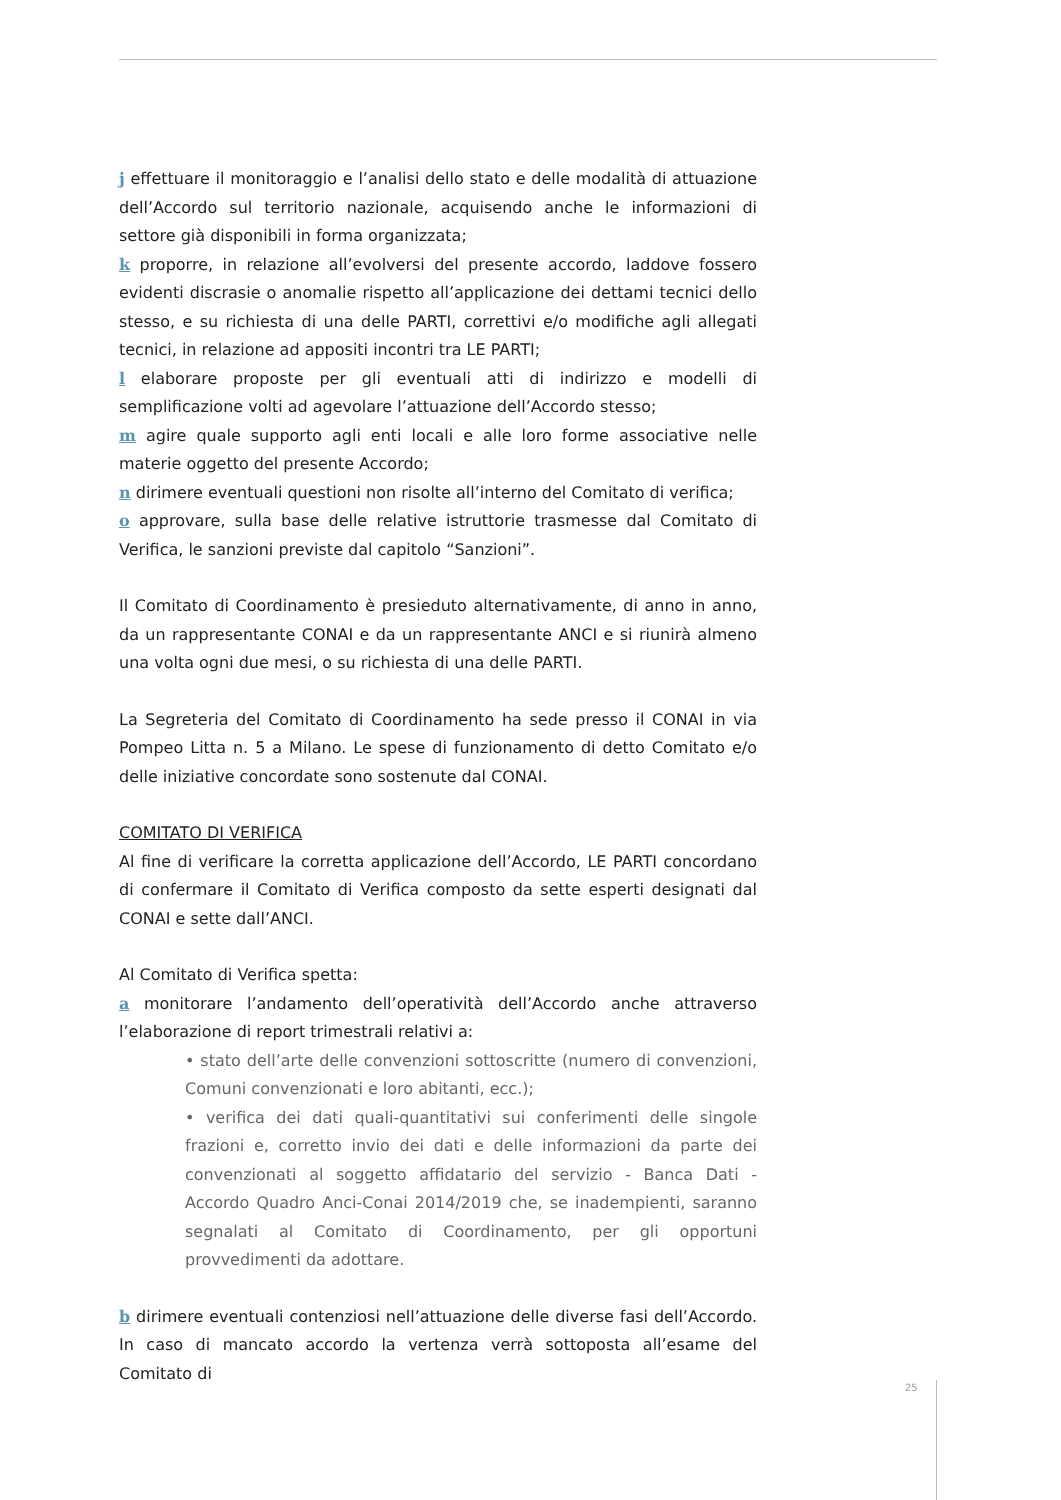j effettuare il monitoraggio e l’analisi dello stato e delle modalità di attuazione dell’Accordo sul territorio nazionale, acquisendo anche le informazioni di settore già disponibili in forma organizzata;
k proporre, in relazione all’evolversi del presente accordo, laddove fossero evidenti discrasie o anomalie rispetto all’applicazione dei dettami tecnici dello stesso, e su richiesta di una delle PARTI, correttivi e/o modifiche agli allegati tecnici, in relazione ad appositi incontri tra LE PARTI;
l elaborare proposte per gli eventuali atti di indirizzo e modelli di semplificazione volti ad agevolare l’attuazione dell’Accordo stesso;
m agire quale supporto agli enti locali e alle loro forme associative nelle materie oggetto del presente Accordo;
n dirimere eventuali questioni non risolte all’interno del Comitato di verifica;
o approvare, sulla base delle relative istruttorie trasmesse dal Comitato di Verifica, le sanzioni previste dal capitolo “Sanzioni”.
Il Comitato di Coordinamento è presieduto alternativamente, di anno in anno, da un rappresentante CONAI e da un rappresentante ANCI e si riunirà almeno una volta ogni due mesi, o su richiesta di una delle PARTI.
La Segreteria del Comitato di Coordinamento ha sede presso il CONAI in via Pompeo Litta n. 5 a Milano. Le spese di funzionamento di detto Comitato e/o delle iniziative concordate sono sostenute dal CONAI.
COMITATO DI VERIFICA
Al fine di verificare la corretta applicazione dell’Accordo, LE PARTI concordano di confermare il Comitato di Verifica composto da sette esperti designati dal CONAI e sette dall’ANCI.
Al Comitato di Verifica spetta:
a monitorare l’andamento dell’operatività dell’Accordo anche attraverso l’elaborazione di report trimestrali relativi a:
• stato dell’arte delle convenzioni sottoscritte (numero di convenzioni, Comuni convenzionati e loro abitanti, ecc.);
• verifica dei dati quali-quantitativi sui conferimenti delle singole frazioni e, corretto invio dei dati e delle informazioni da parte dei convenzionati al soggetto affidatario del servizio - Banca Dati - Accordo Quadro Anci-Conai 2014/2019 che, se inadempienti, saranno segnalati al Comitato di Coordinamento, per gli opportuni provvedimenti da adottare.
b dirimere eventuali contenziosi nell’attuazione delle diverse fasi dell’Accordo. In caso di mancato accordo la vertenza verrà sottoposta all’esame del Comitato di
25